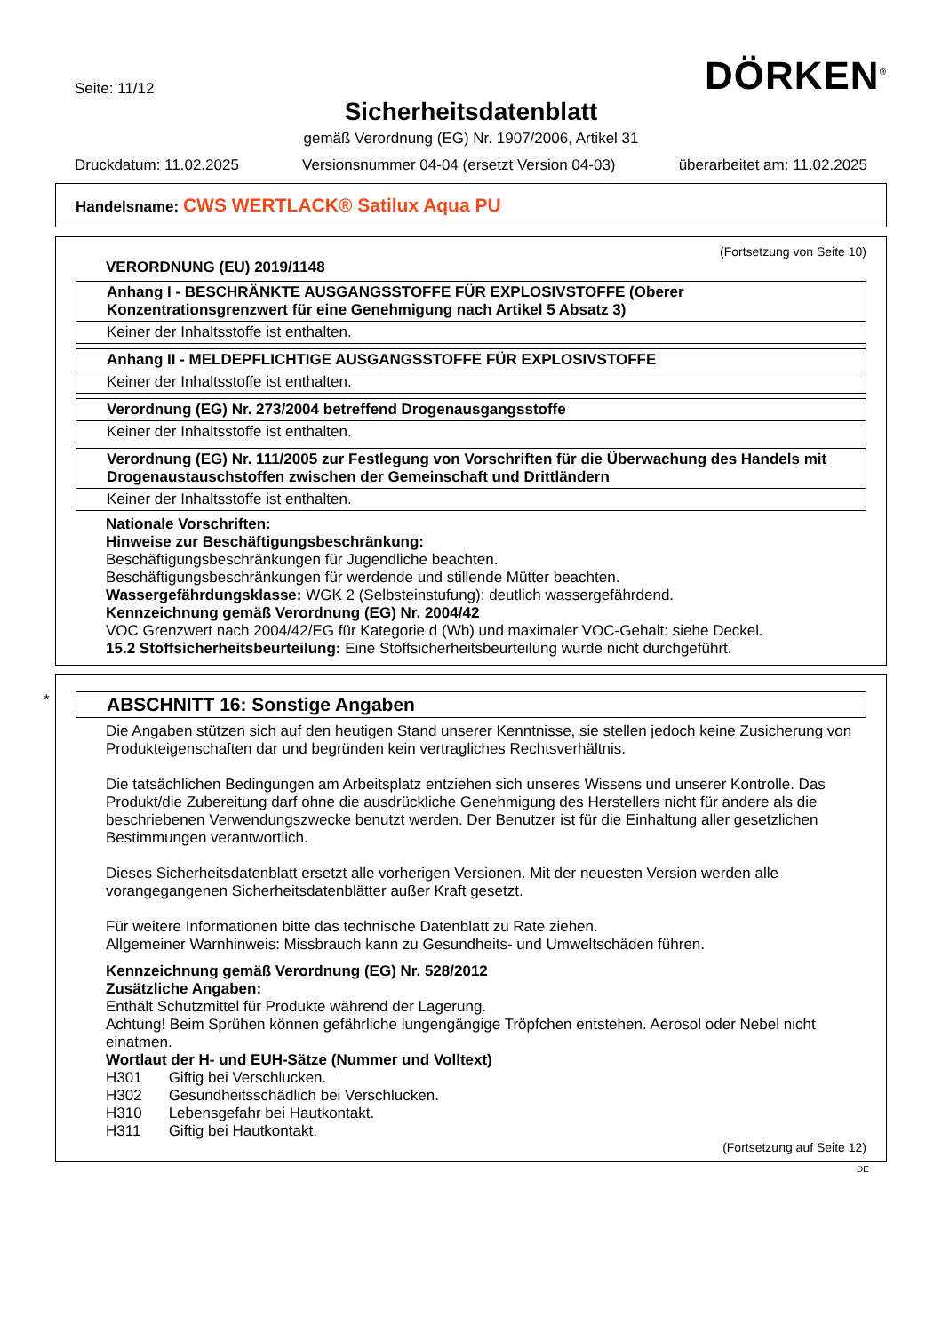Seite: 11/12
DÖRKEN<sup>®</sup>
Sicherheitsdatenblatt
gemäß Verordnung (EG) Nr. 1907/2006, Artikel 31
Druckdatum: 11.02.2025 Versionsnummer 04-04 (ersetzt Version 04-03) überarbeitet am: 11.02.2025
Handelsname: CWS WERTLACK® Satilux Aqua PU
(Fortsetzung von Seite 10)
VERORDNUNG (EU) 2019/1148
Anhang I - BESCHRÄNKTE AUSGANGSSTOFFE FÜR EXPLOSIVSTOFFE (Oberer Konzentrationsgrenzwert für eine Genehmigung nach Artikel 5 Absatz 3)
Keiner der Inhaltsstoffe ist enthalten.
Anhang II - MELDEPFLICHTIGE AUSGANGSSTOFFE FÜR EXPLOSIVSTOFFE
Keiner der Inhaltsstoffe ist enthalten.
Verordnung (EG) Nr. 273/2004 betreffend Drogenausgangsstoffe
Keiner der Inhaltsstoffe ist enthalten.
Verordnung (EG) Nr. 111/2005 zur Festlegung von Vorschriften für die Überwachung des Handels mit Drogenaustauschstoffen zwischen der Gemeinschaft und Drittländern
Keiner der Inhaltsstoffe ist enthalten.
Nationale Vorschriften:
Hinweise zur Beschäftigungsbeschränkung:
Beschäftigungsbeschränkungen für Jugendliche beachten.
Beschäftigungsbeschränkungen für werdende und stillende Mütter beachten.
Wassergefährdungsklasse: WGK 2 (Selbsteinstufung): deutlich wassergefährdend.
Kennzeichnung gemäß Verordnung (EG) Nr. 2004/42
VOC Grenzwert nach 2004/42/EG für Kategorie d (Wb) und maximaler VOC-Gehalt: siehe Deckel.
15.2 Stoffsicherheitsbeurteilung: Eine Stoffsicherheitsbeurteilung wurde nicht durchgeführt.
*
ABSCHNITT 16: Sonstige Angaben
Die Angaben stützen sich auf den heutigen Stand unserer Kenntnisse, sie stellen jedoch keine Zusicherung von Produkteigenschaften dar und begründen kein vertragliches Rechtsverhältnis.
Die tatsächlichen Bedingungen am Arbeitsplatz entziehen sich unseres Wissens und unserer Kontrolle. Das Produkt/die Zubereitung darf ohne die ausdrückliche Genehmigung des Herstellers nicht für andere als die beschriebenen Verwendungszwecke benutzt werden. Der Benutzer ist für die Einhaltung aller gesetzlichen Bestimmungen verantwortlich.
Dieses Sicherheitsdatenblatt ersetzt alle vorherigen Versionen. Mit der neuesten Version werden alle vorangegangenen Sicherheitsdatenblätter außer Kraft gesetzt.
Für weitere Informationen bitte das technische Datenblatt zu Rate ziehen.
Allgemeiner Warnhinweis: Missbrauch kann zu Gesundheits- und Umweltschäden führen.
Kennzeichnung gemäß Verordnung (EG) Nr. 528/2012
Zusätzliche Angaben:
Enthält Schutzmittel für Produkte während der Lagerung.
Achtung! Beim Sprühen können gefährliche lungengängige Tröpfchen entstehen. Aerosol oder Nebel nicht einatmen.
Wortlaut der H- und EUH-Sätze (Nummer und Volltext)
| H301 | Giftig bei Verschlucken. |
| H302 | Gesundheitsschädlich bei Verschlucken. |
| H310 | Lebensgefahr bei Hautkontakt. |
| H311 | Giftig bei Hautkontakt. |
(Fortsetzung auf Seite 12)
DE